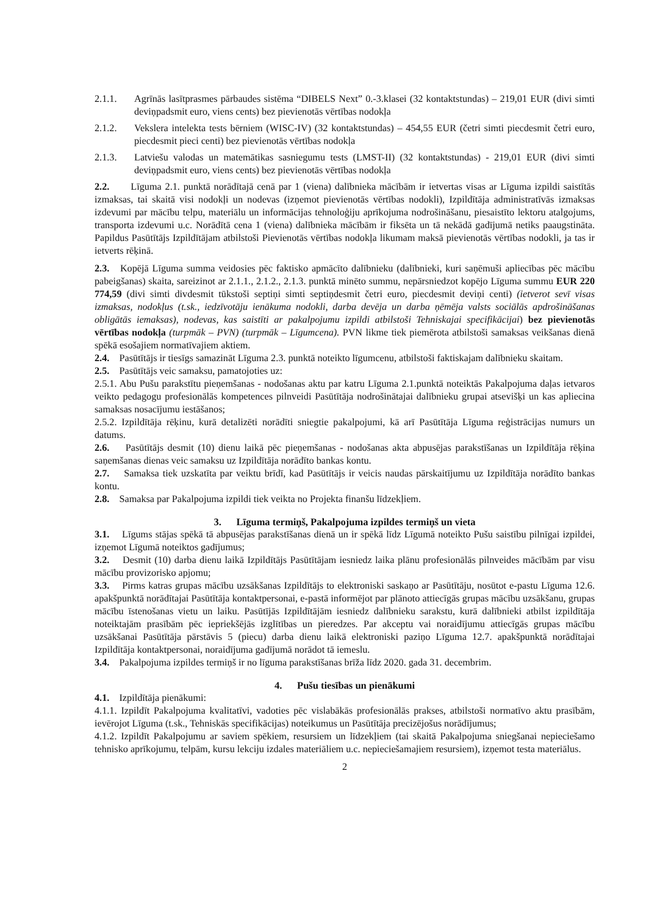2.1.1. Agrīnās lasītprasmes pārbaudes sistēma “DIBELS Next” 0.-3.klasei (32 kontaktstundas) – 219,01 EUR (divi simti deviņpadsmit euro, viens cents) bez pievienotās vērtības nodokļa
2.1.2. Vekslera intelekta tests bērniem (WISC-IV) (32 kontaktstundas) – 454,55 EUR (četri simti piecdesmit četri euro, piecdesmit pieci centi) bez pievienotās vērtības nodokļa
2.1.3. Latviešu valodas un matemātikas sasniegumu tests (LMST-II) (32 kontaktstundas) - 219,01 EUR (divi simti deviņpadsmit euro, viens cents) bez pievienotās vērtības nodokļa
2.2. Līguma 2.1. punktā norādītajā cenā par 1 (viena) dalībnieka mācībām ir ietvertas visas ar Līguma izpildi saistītās izmaksas, tai skaitā visi nodokļi un nodevas (izņemot pievienotās vērtības nodokli), Izpildītāja administratīvās izmaksas izdevumi par mācību telpu, materiālu un informācijas tehnoloģiju aprīkojuma nodrošināšanu, piesaistīto lektoru atalgojums, transporta izdevumi u.c. Norādītā cena 1 (viena) dalībnieka mācībām ir fiksēta un tā nekādā gadījumā netiks paaugstināta. Papildus Pasūtītājs Izpildītājam atbilstoši Pievienotās vērtības nodokļa likumam maksā pievienotās vērtības nodokli, ja tas ir ietverts rēķinā.
2.3. Kopējā Līguma summa veidosies pēc faktisko apmācīto dalībnieku (dalībnieki, kuri saņēmuši apliecības pēc mācību pabeigšanas) skaita, sareizinot ar 2.1.1., 2.1.2., 2.1.3. punktā minēto summu, nepārsniedzot kopējo Līguma summu EUR 220 774,59 (divi simti divdesmit tūkstoši septiņi simti septiņdesmit četri euro, piecdesmit deviņi centi) (ietverot sevī visas izmaksas, nodokļus (t.sk., iedzīvotāju ienākuma nodokli, darba devēja un darba ņēmēja valsts sociālās apdrošināšanas obligātās iemaksas), nodevas, kas saistīti ar pakalpojumu izpildi atbilstoši Tehniskajai specifikācijai) bez pievienotās vērtības nodokļa (turpmāk – PVN) (turpmāk – Līgumcena). PVN likme tiek piemērota atbilstoši samaksas veikšanas dienā spēkā esošajiem normatīvajiem aktiem.
2.4. Pasūtītājs ir tiesīgs samazināt Līguma 2.3. punktā noteikto līgumcenu, atbilstoši faktiskajam dalībnieku skaitam.
2.5. Pasūtītājs veic samaksu, pamatojoties uz:
2.5.1. Abu Pušu parakstītu pieņemšanas - nodošanas aktu par katru Līguma 2.1.punktā noteiktās Pakalpojuma daļas ietvaros veikto pedagogu profesionālās kompetences pilnveidi Pasūtītāja nodrošinātajai dalībnieku grupai atsevišķi un kas apliecina samaksas nosacījumu iestāšanos;
2.5.2. Izpildītāja rēķinu, kurā detalizēti norādīti sniegtie pakalpojumi, kā arī Pasūtītāja Līguma reģistrācijas numurs un datums.
2.6. Pasūtītājs desmit (10) dienu laikā pēc pieņemšanas - nodošanas akta abpusējas parakstīšanas un Izpildītāja rēķina saņemšanas dienas veic samaksu uz Izpildītāja norādīto bankas kontu.
2.7. Samaksa tiek uzskatīta par veiktu brīdī, kad Pasūtītājs ir veicis naudas pārskaitījumu uz Izpildītāja norādīto bankas kontu.
2.8. Samaksa par Pakalpojuma izpildi tiek veikta no Projekta finanšu līdzekļiem.
3. Līguma termiņš, Pakalpojuma izpildes termiņš un vieta
3.1. Līgums stājas spēkā tā abpusējas parakstīšanas dienā un ir spēkā līdz Līgumā noteikto Pušu saistību pilnīgai izpildei, izņemot Līgumā noteiktos gadījumus;
3.2. Desmit (10) darba dienu laikā Izpildītājs Pasūtītājam iesniedz laika plānu profesionālās pilnveides mācībām par visu mācību provizorisko apjomu;
3.3. Pirms katras grupas mācību uzsākšanas Izpildītājs to elektroniski saskaņo ar Pasūtītāju, nosūtot e-pastu Līguma 12.6. apakšpunktā norādītajai Pasūtītāja kontaktpersonai, e-pastā informējot par plānoto attiecīgās grupas mācību uzsākšanu, grupas mācību īstenošanas vietu un laiku. Pasūtījās Izpildītājām iesniedz dalībnieku sarakstu, kurā dalībnieki atbilst izpildītāja noteiktajām prasībām pēc iepriekšējās izglītības un pieredzes. Par akceptu vai noraidījumu attiecīgās grupas mācību uzsākšanai Pasūtītāja pārstāvis 5 (piecu) darba dienu laikā elektroniski paziņo Līguma 12.7. apakšpunktā norādītajai Izpildītāja kontaktpersonai, noraidījuma gadījumā norādot tā iemeslu.
3.4. Pakalpojuma izpildes termiņš ir no līguma parakstīšanas brīža līdz 2020. gada 31. decembrim.
4. Pušu tiesības un pienākumi
4.1. Izpildītāja pienākumi:
4.1.1. Izpildīt Pakalpojuma kvalitatīvi, vadoties pēc vislabākās profesionālās prakses, atbilstoši normatīvo aktu prasībām, ievērojot Līguma (t.sk., Tehniskās specifikācijas) noteikumus un Pasūtītāja precizējošus norādījumus;
4.1.2. Izpildīt Pakalpojumu ar saviem spēkiem, resursiem un līdzekļiem (tai skaitā Pakalpojuma sniegšanai nepieciešamo tehnisko aprīkojumu, telpām, kursu lekciju izdales materiāliem u.c. nepieciešamajiem resursiem), izņemot testa materiālus.
2